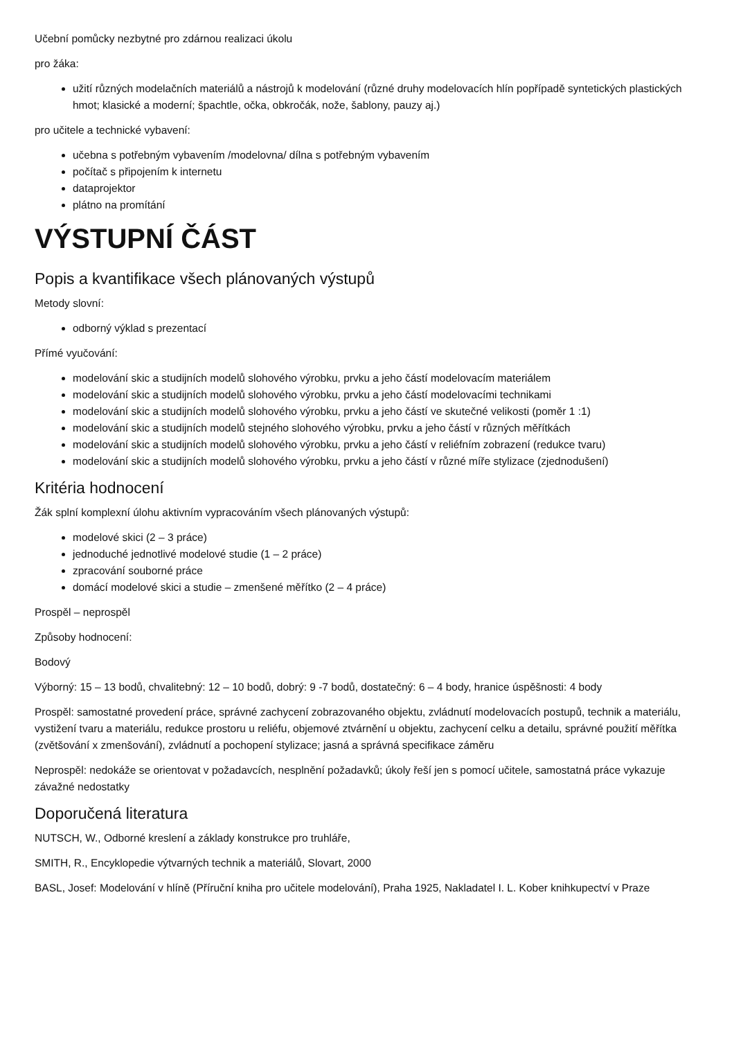Učební pomůcky nezbytné pro zdárnou realizaci úkolu
pro žáka:
užití různých modelačních materiálů a nástrojů k modelování (různé druhy modelovacích hlín popřípadě syntetických plastických hmot; klasické a moderní; špachtle, očka, obkročák, nože, šablony, pauzy aj.)
pro učitele a technické vybavení:
učebna s potřebným vybavením /modelovna/ dílna s potřebným vybavením
počítač s připojením k internetu
dataprojektor
plátno na promítání
VÝSTUPNÍ ČÁST
Popis a kvantifikace všech plánovaných výstupů
Metody slovní:
odborný výklad s prezentací
Přímé vyučování:
modelování skic a studijních modelů slohového výrobku, prvku a jeho částí modelovacím materiálem
modelování skic a studijních modelů slohového výrobku, prvku a jeho částí modelovacími technikami
modelování skic a studijních modelů slohového výrobku, prvku a jeho částí ve skutečné velikosti (poměr 1 :1)
modelování skic a studijních modelů stejného slohového výrobku, prvku a jeho částí v různých měřítkách
modelování skic a studijních modelů slohového výrobku, prvku a jeho částí v reliéfním zobrazení (redukce tvaru)
modelování skic a studijních modelů slohového výrobku, prvku a jeho částí v různé míře stylizace (zjednodušení)
Kritéria hodnocení
Žák splní komplexní úlohu aktivním vypracováním všech plánovaných výstupů:
modelové skici (2 – 3 práce)
jednoduché jednotlivé modelové studie (1 – 2 práce)
zpracování souborné práce
domácí modelové skici a studie – zmenšené měřítko (2 – 4 práce)
Prospěl – neprospěl
Způsoby hodnocení:
Bodový
Výborný: 15 – 13 bodů, chvalitebný: 12 – 10 bodů, dobrý: 9 -7 bodů, dostatečný: 6 – 4 body, hranice úspěšnosti: 4 body
Prospěl: samostatné provedení práce, správné zachycení zobrazovaného objektu, zvládnutí modelovacích postupů, technik a materiálu, vystižení tvaru a materiálu, redukce prostoru u reliéfu, objemové ztvárnění u objektu, zachycení celku a detailu, správné použití měřítka (zvětšování x zmenšování), zvládnutí a pochopení stylizace; jasná a správná specifikace záměru
Neprospěl: nedokáže se orientovat v požadavcích, nesplnění požadavků; úkoly řeší jen s pomocí učitele, samostatná práce vykazuje závažné nedostatky
Doporučená literatura
NUTSCH, W., Odborné kreslení a základy konstrukce pro truhláře,
SMITH, R., Encyklopedie výtvarných technik a materiálů, Slovart, 2000
BASL, Josef: Modelování v hlíně (Příruční kniha pro učitele modelování), Praha 1925, Nakladatel I. L. Kober knihkupectví v Praze